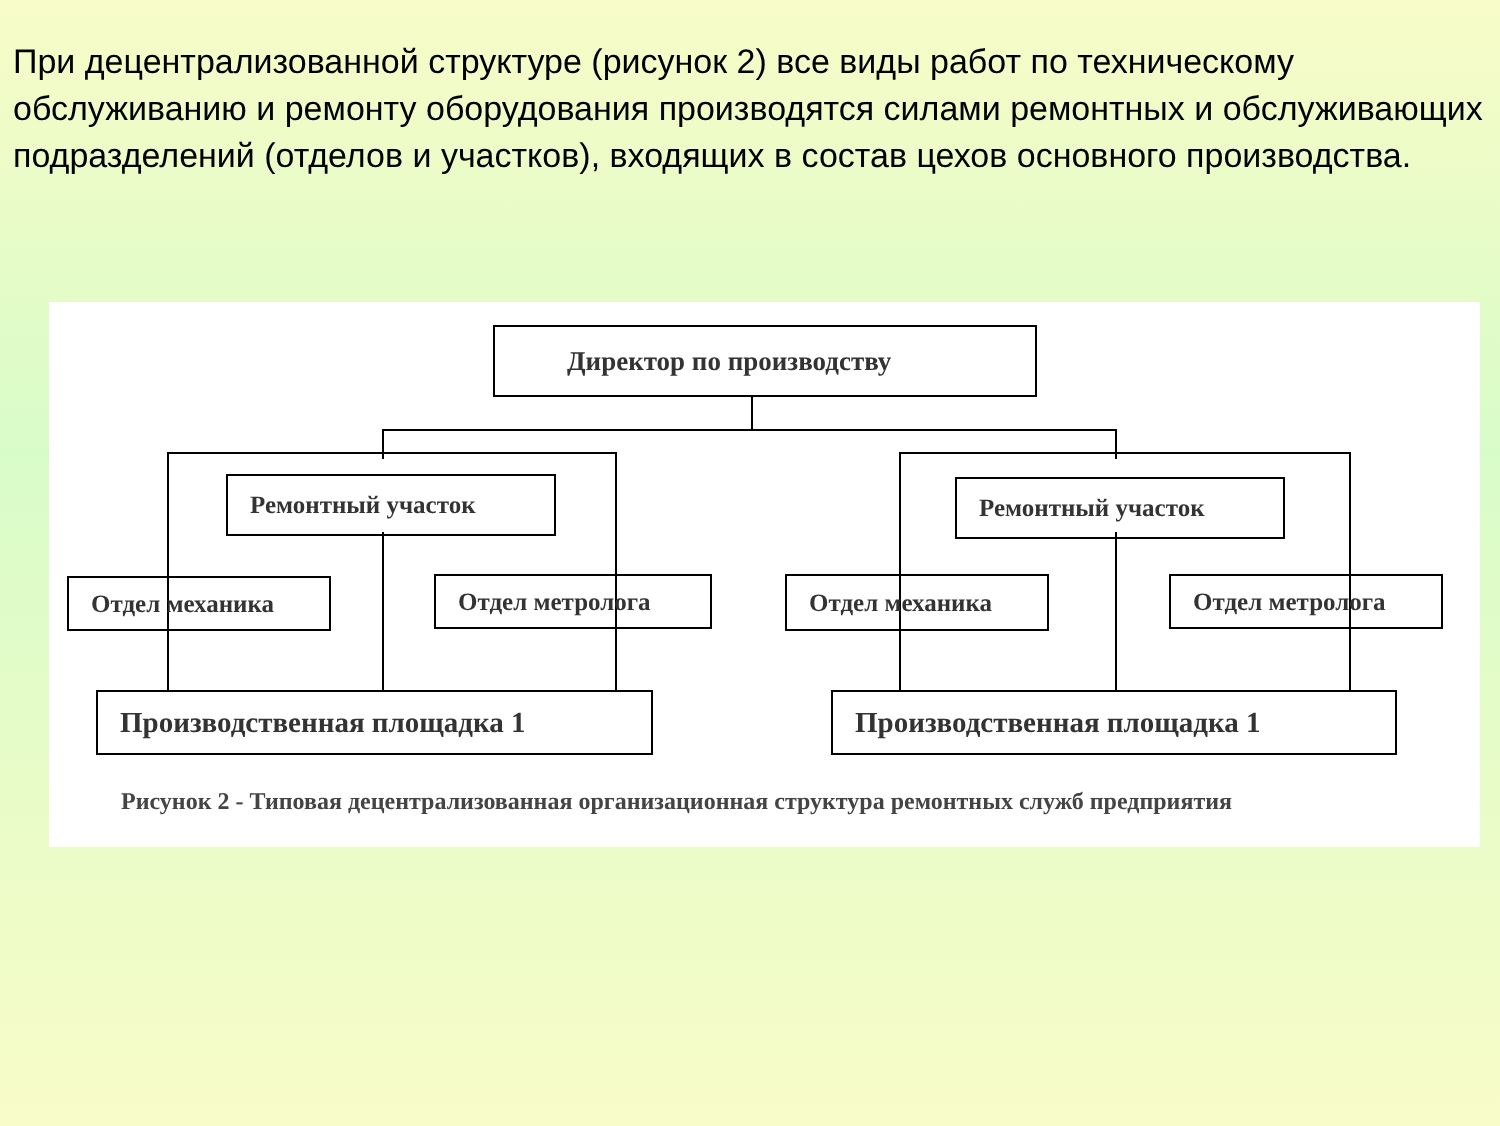При децентрализованной структуре (рисунок 2) все виды работ по техническому обслуживанию и ремонту оборудования производятся силами ремонтных и обслуживающих подразделений (отделов и участков), входящих в состав цехов основного производства.
Директор по производству
Ремонтный участок Ремонтный участок
Отдел механика Отдел метролога Отдел механика Отдел метролога
Производственная площадка 1 Производственная площадка 1
Рисунок 2 - Типовая децентрализованная организационная структура ремонтных служб предприятия